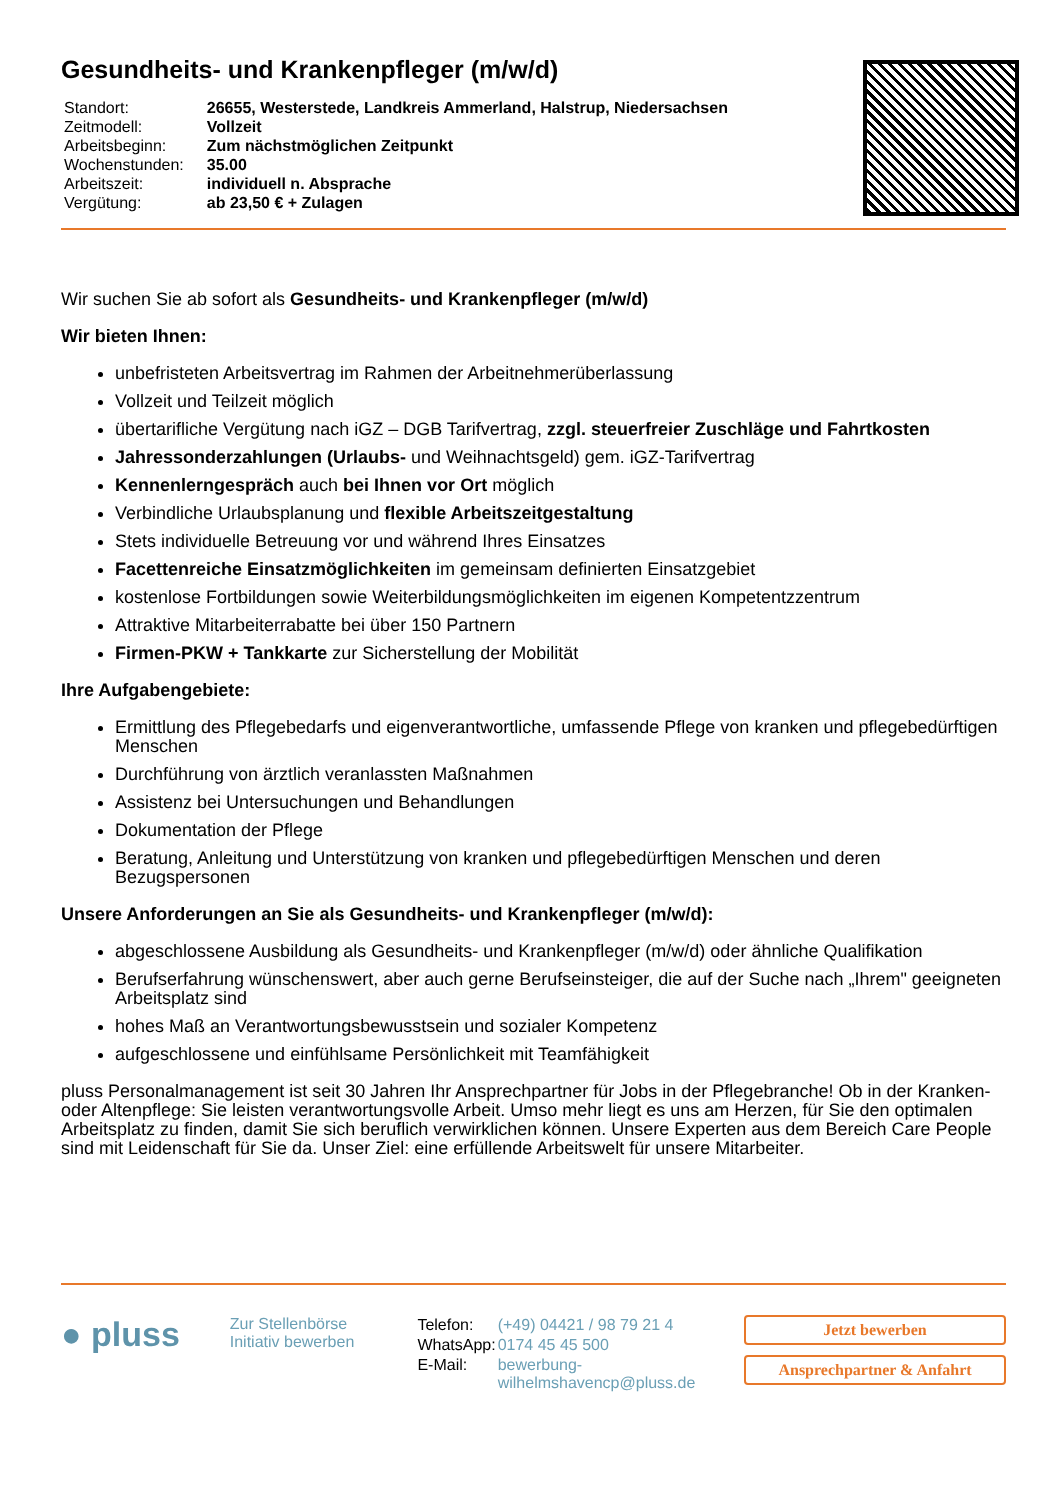Gesundheits- und Krankenpfleger (m/w/d)
| Standort: | 26655, Westerstede, Landkreis Ammerland, Halstrup, Niedersachsen |
| Zeitmodell: | Vollzeit |
| Arbeitsbeginn: | Zum nächstmöglichen Zeitpunkt |
| Wochenstunden: | 35.00 |
| Arbeitszeit: | individuell n. Absprache |
| Vergütung: | ab 23,50 € + Zulagen |
Wir suchen Sie ab sofort als Gesundheits- und Krankenpfleger (m/w/d)
Wir bieten Ihnen:
unbefristeten Arbeitsvertrag im Rahmen der Arbeitnehmerüberlassung
Vollzeit und Teilzeit möglich
übertarifliche Vergütung nach iGZ – DGB Tarifvertrag, zzgl. steuerfreier Zuschläge und Fahrtkosten
Jahressonderzahlungen (Urlaubs- und Weihnachtsgeld) gem. iGZ-Tarifvertrag
Kennenlerngespräch auch bei Ihnen vor Ort möglich
Verbindliche Urlaubsplanung und flexible Arbeitszeitgestaltung
Stets individuelle Betreuung vor und während Ihres Einsatzes
Facettenreiche Einsatzmöglichkeiten im gemeinsam definierten Einsatzgebiet
kostenlose Fortbildungen sowie Weiterbildungsmöglichkeiten im eigenen Kompetentzzentrum
Attraktive Mitarbeiterrabatte bei über 150 Partnern
Firmen-PKW + Tankkarte zur Sicherstellung der Mobilität
Ihre Aufgabengebiete:
Ermittlung des Pflegebedarfs und eigenverantwortliche, umfassende Pflege von kranken und pflegebedürftigen Menschen
Durchführung von ärztlich veranlassten Maßnahmen
Assistenz bei Untersuchungen und Behandlungen
Dokumentation der Pflege
Beratung, Anleitung und Unterstützung von kranken und pflegebedürftigen Menschen und deren Bezugspersonen
Unsere Anforderungen an Sie als Gesundheits- und Krankenpfleger (m/w/d):
abgeschlossene Ausbildung als Gesundheits- und Krankenpfleger (m/w/d) oder ähnliche Qualifikation
Berufserfahrung wünschenswert, aber auch gerne Berufseinsteiger, die auf der Suche nach „Ihrem" geeigneten Arbeitsplatz sind
hohes Maß an Verantwortungsbewusstsein und sozialer Kompetenz
aufgeschlossene und einfühlsame Persönlichkeit mit Teamfähigkeit
pluss Personalmanagement ist seit 30 Jahren Ihr Ansprechpartner für Jobs in der Pflegebranche! Ob in der Kranken- oder Altenpflege: Sie leisten verantwortungsvolle Arbeit. Umso mehr liegt es uns am Herzen, für Sie den optimalen Arbeitsplatz zu finden, damit Sie sich beruflich verwirklichen können. Unsere Experten aus dem Bereich Care People sind mit Leidenschaft für Sie da. Unser Ziel: eine erfüllende Arbeitswelt für unsere Mitarbeiter.
● pluss
Zur Stellenbörse
Initiativ bewerben
| Telefon: | (+49) 04421 / 98 79 21 4 |
| WhatsApp: | 0174 45 45 500 |
| E-Mail: | bewerbung-wilhelmshavencp@pluss.de |
Jetzt bewerben
Ansprechpartner & Anfahrt